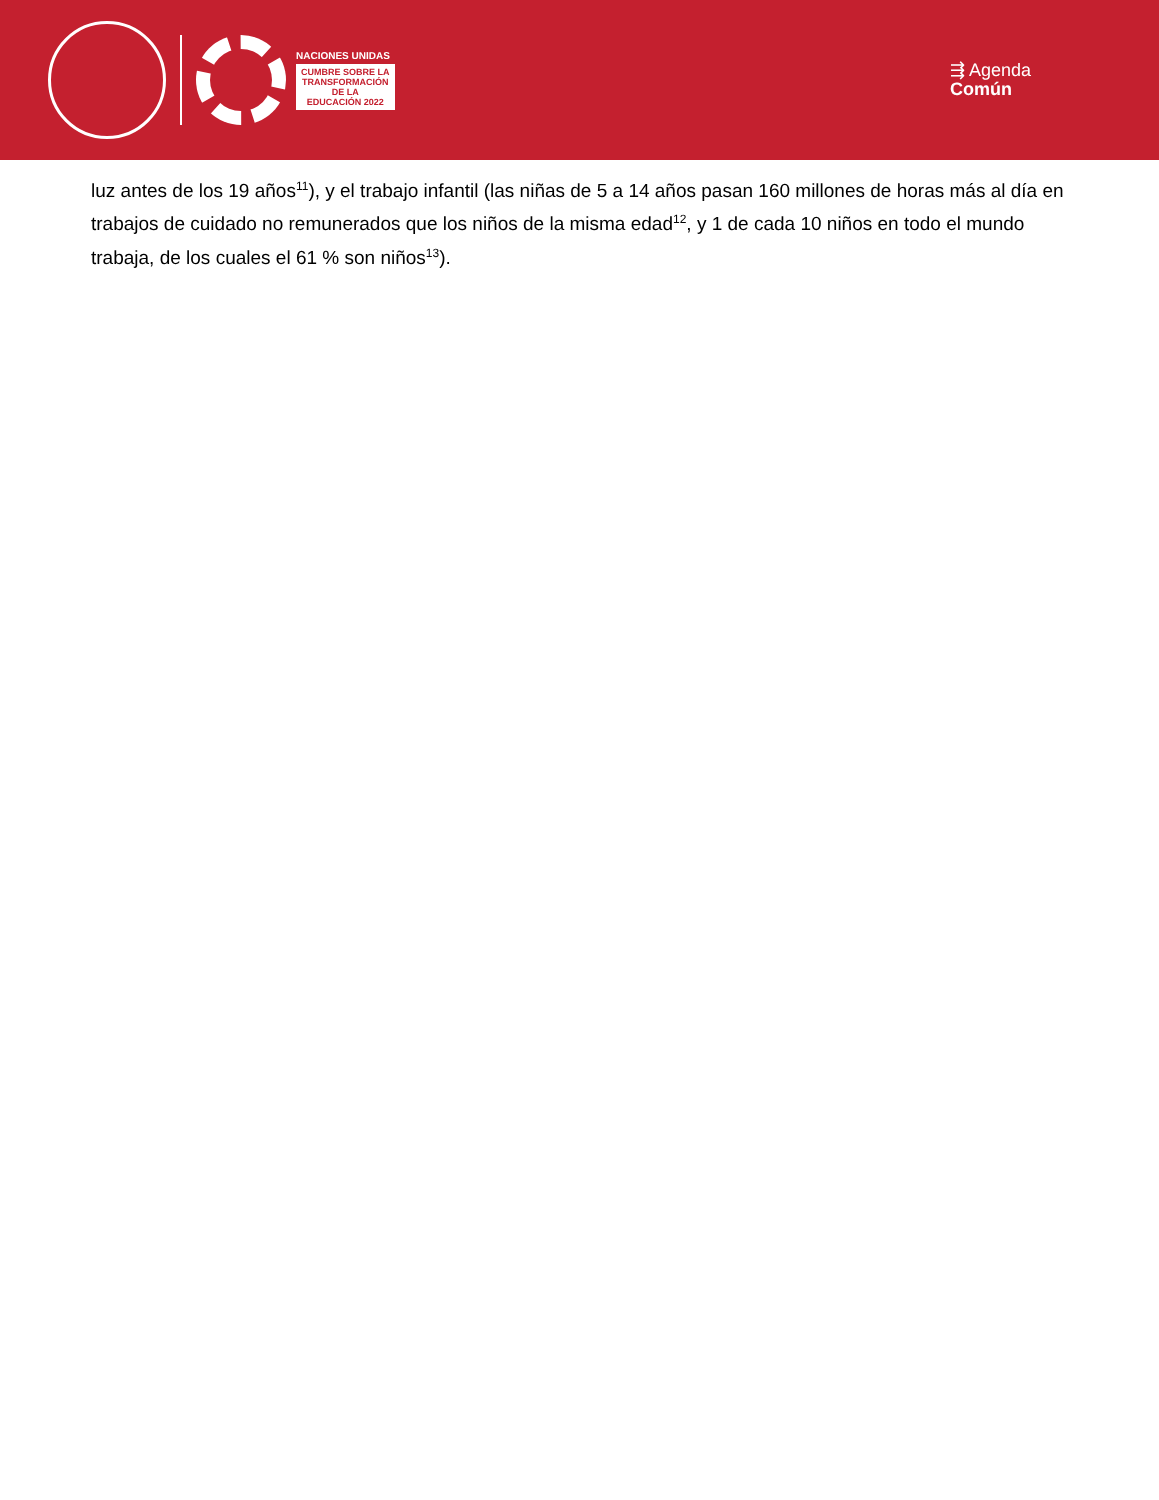NACIONES UNIDAS
CUMBRE SOBRE LA
TRANSFORMACIÓN
DE LA
EDUCACIÓN 2022
⇶ Agenda
Común
luz antes de los 19 años<sup>11</sup>), y el trabajo infantil (las niñas de 5 a 14 años pasan 160 millones de horas más al día en trabajos de cuidado no remunerados que los niños de la misma edad<sup>12</sup>, y 1 de cada 10 niños en todo el mundo trabaja, de los cuales el 61 % son niños<sup>13</sup>).